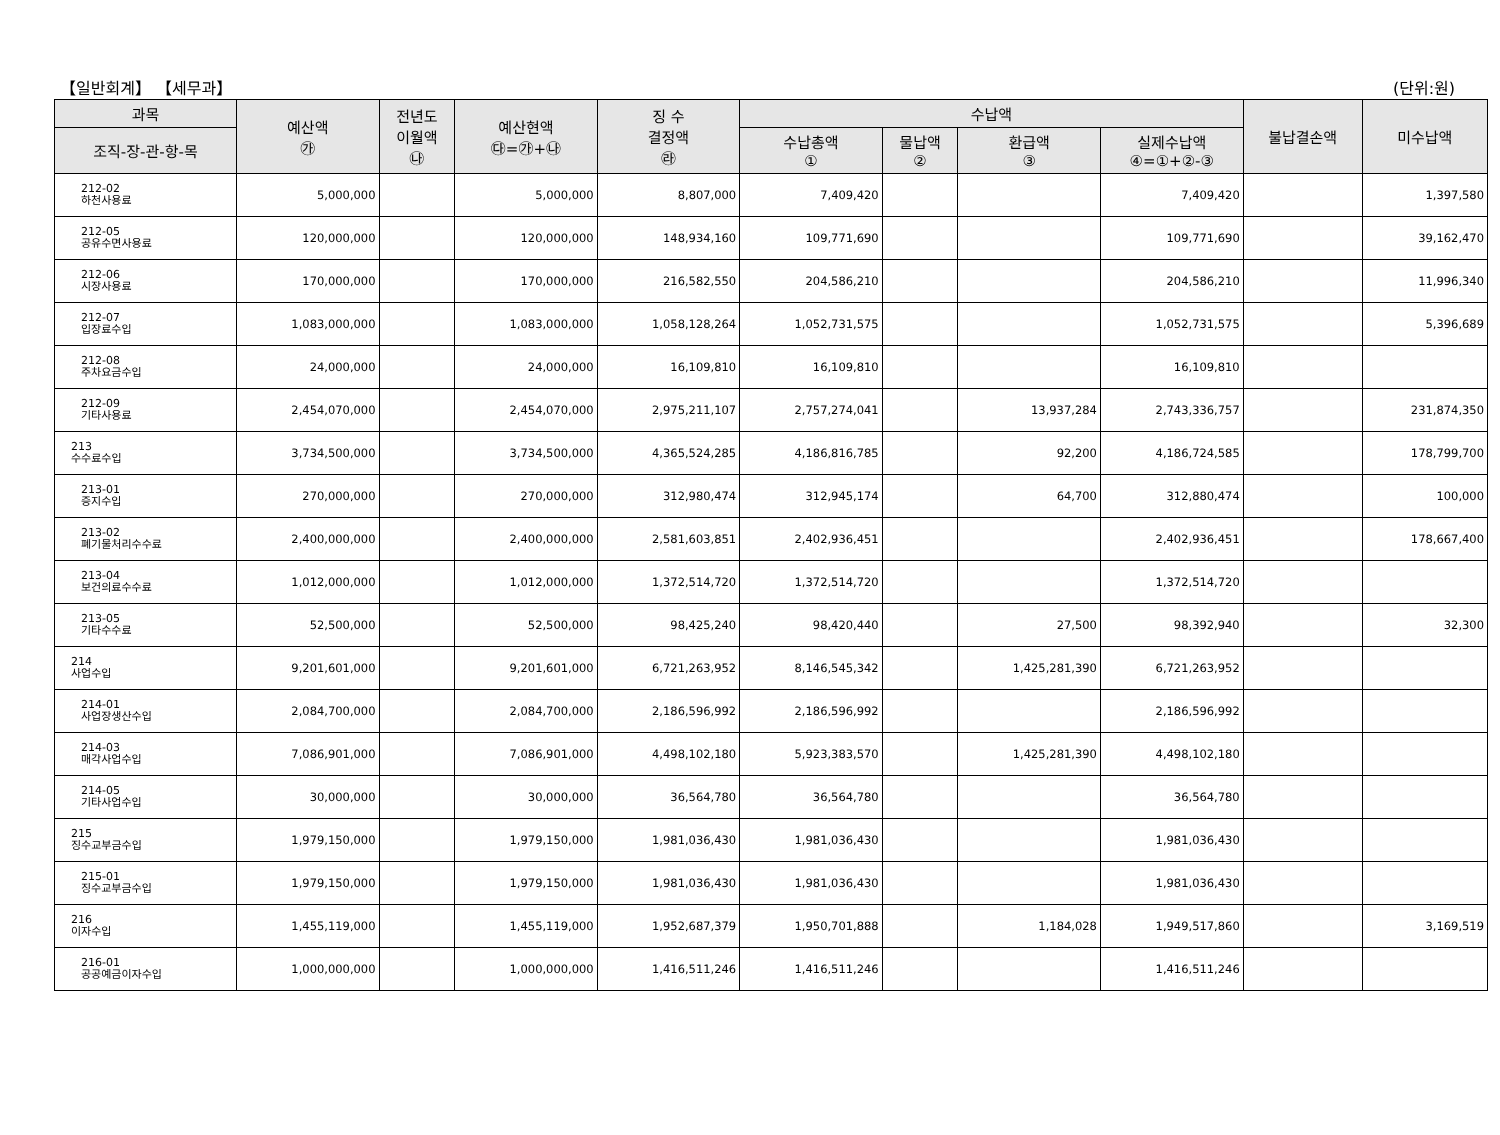【일반회계】 【세무과】 (단위:원)
| 과목 | 예산액 ㉮ | 전년도 이월액 ㉯ | 예산현액 ㉰=㉮+㉯ | 징 수 결정액 ㉱ | 수납액 | | | | 불납결손액 | 미수납액 |
| --- | --- | --- | --- | --- | --- | --- | --- | --- | --- | --- |
| 조직-장-관-항-목 | | | | | 수납총액 ① | 물납액 ② | 환급액 ③ | 실제수납액 ④=①+②-③ | | |
| 212-02 하천사용료 | 5,000,000 | | 5,000,000 | 8,807,000 | 7,409,420 | | | 7,409,420 | | 1,397,580 |
| 212-05 공유수면사용료 | 120,000,000 | | 120,000,000 | 148,934,160 | 109,771,690 | | | 109,771,690 | | 39,162,470 |
| 212-06 시장사용료 | 170,000,000 | | 170,000,000 | 216,582,550 | 204,586,210 | | | 204,586,210 | | 11,996,340 |
| 212-07 입장료수입 | 1,083,000,000 | | 1,083,000,000 | 1,058,128,264 | 1,052,731,575 | | | 1,052,731,575 | | 5,396,689 |
| 212-08 주차요금수입 | 24,000,000 | | 24,000,000 | 16,109,810 | 16,109,810 | | | 16,109,810 | | |
| 212-09 기타사용료 | 2,454,070,000 | | 2,454,070,000 | 2,975,211,107 | 2,757,274,041 | | 13,937,284 | 2,743,336,757 | | 231,874,350 |
| 213 수수료수입 | 3,734,500,000 | | 3,734,500,000 | 4,365,524,285 | 4,186,816,785 | | 92,200 | 4,186,724,585 | | 178,799,700 |
| 213-01 증지수입 | 270,000,000 | | 270,000,000 | 312,980,474 | 312,945,174 | | 64,700 | 312,880,474 | | 100,000 |
| 213-02 폐기물처리수수료 | 2,400,000,000 | | 2,400,000,000 | 2,581,603,851 | 2,402,936,451 | | | 2,402,936,451 | | 178,667,400 |
| 213-04 보건의료수수료 | 1,012,000,000 | | 1,012,000,000 | 1,372,514,720 | 1,372,514,720 | | | 1,372,514,720 | | |
| 213-05 기타수수료 | 52,500,000 | | 52,500,000 | 98,425,240 | 98,420,440 | | 27,500 | 98,392,940 | | 32,300 |
| 214 사업수입 | 9,201,601,000 | | 9,201,601,000 | 6,721,263,952 | 8,146,545,342 | | 1,425,281,390 | 6,721,263,952 | | |
| 214-01 사업장생산수입 | 2,084,700,000 | | 2,084,700,000 | 2,186,596,992 | 2,186,596,992 | | | 2,186,596,992 | | |
| 214-03 매각사업수입 | 7,086,901,000 | | 7,086,901,000 | 4,498,102,180 | 5,923,383,570 | | 1,425,281,390 | 4,498,102,180 | | |
| 214-05 기타사업수입 | 30,000,000 | | 30,000,000 | 36,564,780 | 36,564,780 | | | 36,564,780 | | |
| 215 징수교부금수입 | 1,979,150,000 | | 1,979,150,000 | 1,981,036,430 | 1,981,036,430 | | | 1,981,036,430 | | |
| 215-01 징수교부금수입 | 1,979,150,000 | | 1,979,150,000 | 1,981,036,430 | 1,981,036,430 | | | 1,981,036,430 | | |
| 216 이자수입 | 1,455,119,000 | | 1,455,119,000 | 1,952,687,379 | 1,950,701,888 | | 1,184,028 | 1,949,517,860 | | 3,169,519 |
| 216-01 공공예금이자수입 | 1,000,000,000 | | 1,000,000,000 | 1,416,511,246 | 1,416,511,246 | | | 1,416,511,246 | | |